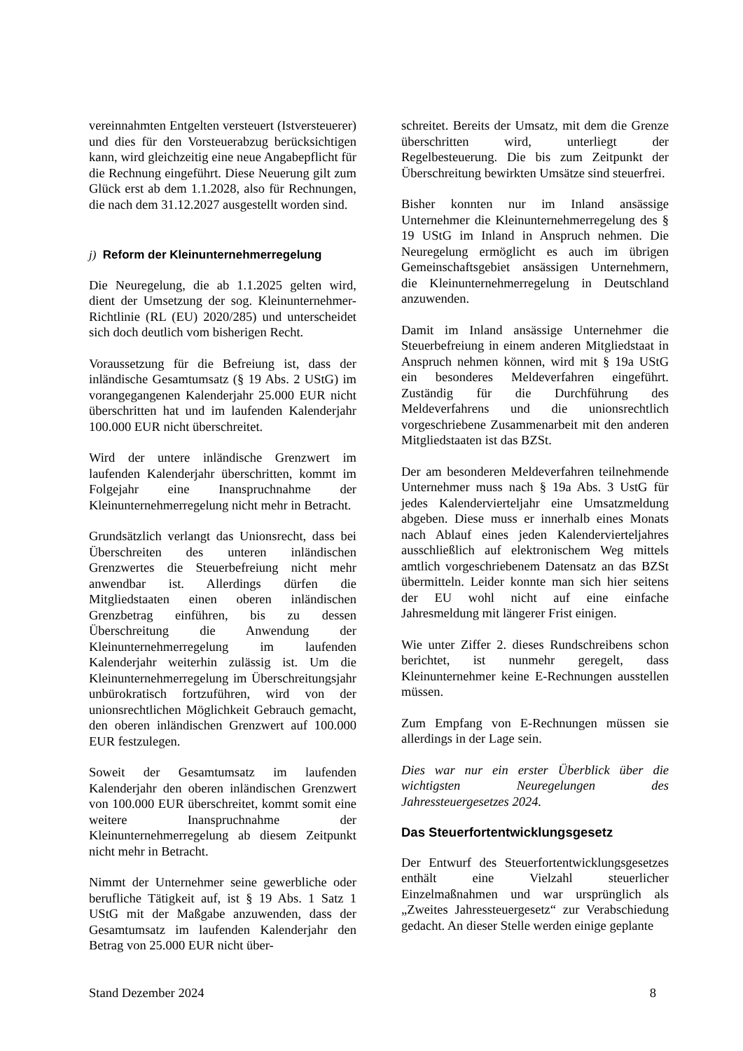vereinnahmten Entgelten versteuert (Istversteuerer) und dies für den Vorsteuerabzug berücksichtigen kann, wird gleichzeitig eine neue Angabepflicht für die Rechnung eingeführt. Diese Neuerung gilt zum Glück erst ab dem 1.1.2028, also für Rechnungen, die nach dem 31.12.2027 ausgestellt worden sind.
j) Reform der Kleinunternehmerregelung
Die Neuregelung, die ab 1.1.2025 gelten wird, dient der Umsetzung der sog. Kleinunternehmer-Richtlinie (RL (EU) 2020/285) und unterscheidet sich doch deutlich vom bisherigen Recht.
Voraussetzung für die Befreiung ist, dass der inländische Gesamtumsatz (§ 19 Abs. 2 UStG) im vorangegangenen Kalenderjahr 25.000 EUR nicht überschritten hat und im laufenden Kalenderjahr 100.000 EUR nicht überschreitet.
Wird der untere inländische Grenzwert im laufenden Kalenderjahr überschritten, kommt im Folgejahr eine Inanspruchnahme der Kleinunternehmerregelung nicht mehr in Betracht.
Grundsätzlich verlangt das Unionsrecht, dass bei Überschreiten des unteren inländischen Grenzwertes die Steuerbefreiung nicht mehr anwendbar ist. Allerdings dürfen die Mitgliedstaaten einen oberen inländischen Grenzbetrag einführen, bis zu dessen Überschreitung die Anwendung der Kleinunternehmerregelung im laufenden Kalenderjahr weiterhin zulässig ist. Um die Kleinunternehmerregelung im Überschreitungsjahr unbürokratisch fortzuführen, wird von der unionsrechtlichen Möglichkeit Gebrauch gemacht, den oberen inländischen Grenzwert auf 100.000 EUR festzulegen.
Soweit der Gesamtumsatz im laufenden Kalenderjahr den oberen inländischen Grenzwert von 100.000 EUR überschreitet, kommt somit eine weitere Inanspruchnahme der Kleinunternehmerregelung ab diesem Zeitpunkt nicht mehr in Betracht.
Nimmt der Unternehmer seine gewerbliche oder berufliche Tätigkeit auf, ist § 19 Abs. 1 Satz 1 UStG mit der Maßgabe anzuwenden, dass der Gesamtumsatz im laufenden Kalenderjahr den Betrag von 25.000 EUR nicht über-
schreitet. Bereits der Umsatz, mit dem die Grenze überschritten wird, unterliegt der Regelbesteuerung. Die bis zum Zeitpunkt der Überschreitung bewirkten Umsätze sind steuerfrei.
Bisher konnten nur im Inland ansässige Unternehmer die Kleinunternehmerregelung des § 19 UStG im Inland in Anspruch nehmen. Die Neuregelung ermöglicht es auch im übrigen Gemeinschaftsgebiet ansässigen Unternehmern, die Kleinunternehmerregelung in Deutschland anzuwenden.
Damit im Inland ansässige Unternehmer die Steuerbefreiung in einem anderen Mitgliedstaat in Anspruch nehmen können, wird mit § 19a UStG ein besonderes Meldeverfahren eingeführt. Zuständig für die Durchführung des Meldeverfahrens und die unionsrechtlich vorgeschriebene Zusammenarbeit mit den anderen Mitgliedstaaten ist das BZSt.
Der am besonderen Meldeverfahren teilnehmende Unternehmer muss nach § 19a Abs. 3 UstG für jedes Kalendervierteljahr eine Umsatzmeldung abgeben. Diese muss er innerhalb eines Monats nach Ablauf eines jeden Kalendervierteljahres ausschließlich auf elektronischem Weg mittels amtlich vorgeschriebenem Datensatz an das BZSt übermitteln. Leider konnte man sich hier seitens der EU wohl nicht auf eine einfache Jahresmeldung mit längerer Frist einigen.
Wie unter Ziffer 2. dieses Rundschreibens schon berichtet, ist nunmehr geregelt, dass Kleinunternehmer keine E-Rechnungen ausstellen müssen.
Zum Empfang von E-Rechnungen müssen sie allerdings in der Lage sein.
Dies war nur ein erster Überblick über die wichtigsten Neuregelungen des Jahressteuergesetzes 2024.
Das Steuerfortentwicklungsgesetz
Der Entwurf des Steuerfortentwicklungsgesetzes enthält eine Vielzahl steuerlicher Einzelmaßnahmen und war ursprünglich als „Zweites Jahressteuergesetz“ zur Verabschiedung gedacht. An dieser Stelle werden einige geplante
Stand Dezember 2024 8